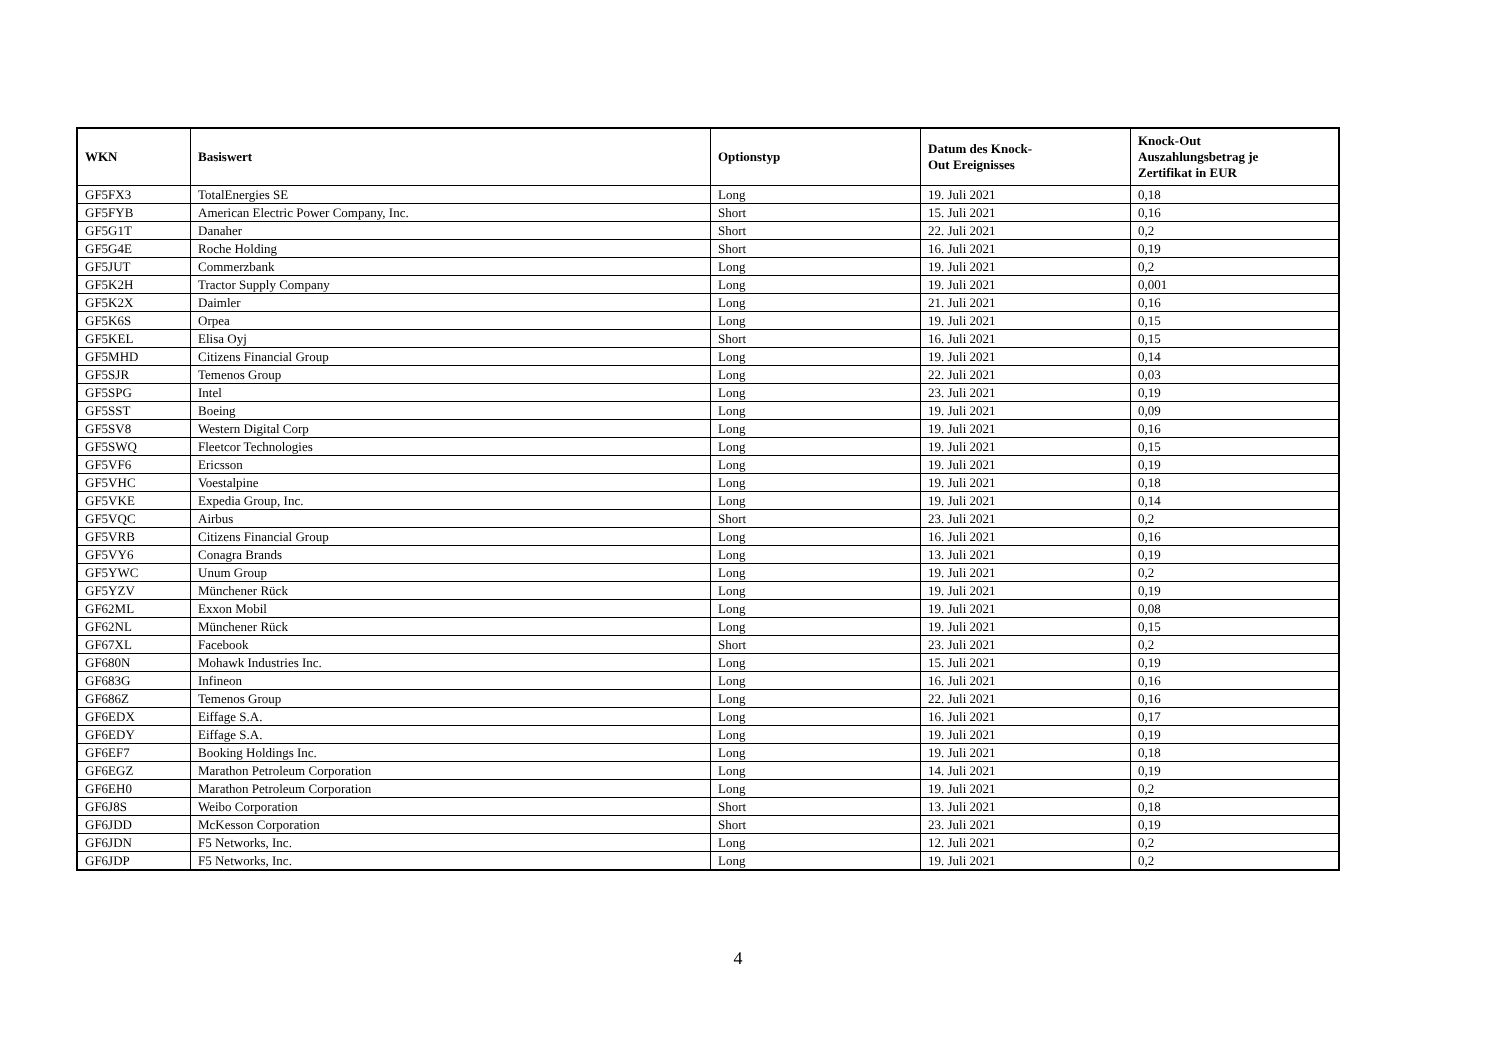| WKN | Basiswert | Optionstyp | Datum des Knock- Out Ereignisses | Knock-Out Auszahlungsbetrag je Zertifikat in EUR |
| --- | --- | --- | --- | --- |
| GF5FX3 | TotalEnergies SE | Long | 19. Juli 2021 | 0,18 |
| GF5FYB | American Electric Power Company, Inc. | Short | 15. Juli 2021 | 0,16 |
| GF5G1T | Danaher | Short | 22. Juli 2021 | 0,2 |
| GF5G4E | Roche Holding | Short | 16. Juli 2021 | 0,19 |
| GF5JUT | Commerzbank | Long | 19. Juli 2021 | 0,2 |
| GF5K2H | Tractor Supply Company | Long | 19. Juli 2021 | 0,001 |
| GF5K2X | Daimler | Long | 21. Juli 2021 | 0,16 |
| GF5K6S | Orpea | Long | 19. Juli 2021 | 0,15 |
| GF5KEL | Elisa Oyj | Short | 16. Juli 2021 | 0,15 |
| GF5MHD | Citizens Financial Group | Long | 19. Juli 2021 | 0,14 |
| GF5SJR | Temenos Group | Long | 22. Juli 2021 | 0,03 |
| GF5SPG | Intel | Long | 23. Juli 2021 | 0,19 |
| GF5SST | Boeing | Long | 19. Juli 2021 | 0,09 |
| GF5SV8 | Western Digital Corp | Long | 19. Juli 2021 | 0,16 |
| GF5SWQ | Fleetcor Technologies | Long | 19. Juli 2021 | 0,15 |
| GF5VF6 | Ericsson | Long | 19. Juli 2021 | 0,19 |
| GF5VHC | Voestalpine | Long | 19. Juli 2021 | 0,18 |
| GF5VKE | Expedia Group, Inc. | Long | 19. Juli 2021 | 0,14 |
| GF5VQC | Airbus | Short | 23. Juli 2021 | 0,2 |
| GF5VRB | Citizens Financial Group | Long | 16. Juli 2021 | 0,16 |
| GF5VY6 | Conagra Brands | Long | 13. Juli 2021 | 0,19 |
| GF5YWC | Unum Group | Long | 19. Juli 2021 | 0,2 |
| GF5YZV | Münchener Rück | Long | 19. Juli 2021 | 0,19 |
| GF62ML | Exxon Mobil | Long | 19. Juli 2021 | 0,08 |
| GF62NL | Münchener Rück | Long | 19. Juli 2021 | 0,15 |
| GF67XL | Facebook | Short | 23. Juli 2021 | 0,2 |
| GF680N | Mohawk Industries Inc. | Long | 15. Juli 2021 | 0,19 |
| GF683G | Infineon | Long | 16. Juli 2021 | 0,16 |
| GF686Z | Temenos Group | Long | 22. Juli 2021 | 0,16 |
| GF6EDX | Eiffage S.A. | Long | 16. Juli 2021 | 0,17 |
| GF6EDY | Eiffage S.A. | Long | 19. Juli 2021 | 0,19 |
| GF6EF7 | Booking Holdings Inc. | Long | 19. Juli 2021 | 0,18 |
| GF6EGZ | Marathon Petroleum Corporation | Long | 14. Juli 2021 | 0,19 |
| GF6EH0 | Marathon Petroleum Corporation | Long | 19. Juli 2021 | 0,2 |
| GF6J8S | Weibo Corporation | Short | 13. Juli 2021 | 0,18 |
| GF6JDD | McKesson Corporation | Short | 23. Juli 2021 | 0,19 |
| GF6JDN | F5 Networks, Inc. | Long | 12. Juli 2021 | 0,2 |
| GF6JDP | F5 Networks, Inc. | Long | 19. Juli 2021 | 0,2 |
4